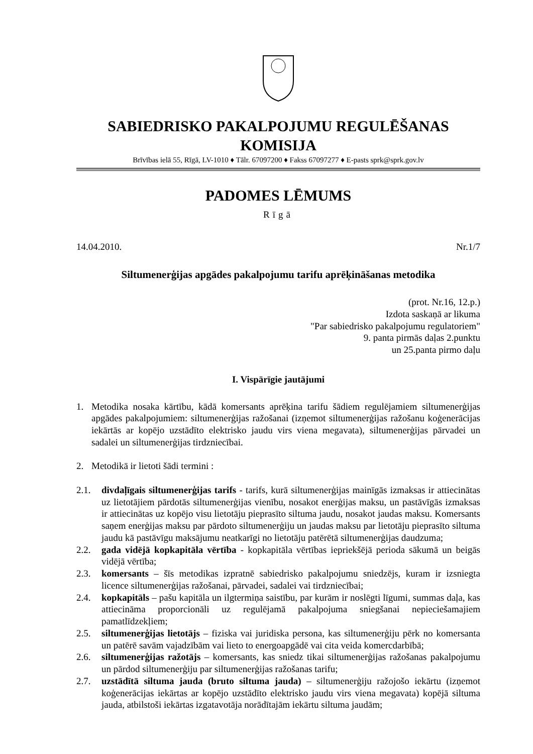SABIEDRISKO PAKALPOJUMU REGULĒŠANAS KOMISIJA
Brīvības ielā 55, Rīgā, LV-1010 ♦ Tālr. 67097200 ♦ Fakss 67097277 ♦ E-pasts sprk@sprk.gov.lv
PADOMES LĒMUMS
Rīgā
14.04.2010. Nr.1/7
Siltumenerģijas apgādes pakalpojumu tarifu aprēķināšanas metodika
(prot. Nr.16, 12.p.)
Izdota saskaņā ar likuma
"Par sabiedrisko pakalpojumu regulatoriem"
9. panta pirmās daļas 2.punktu
un 25.panta pirmo daļu
I. Vispārīgie jautājumi
1. Metodika nosaka kārtību, kādā komersants aprēķina tarifu šādiem regulējamiem siltumenerģijas apgādes pakalpojumiem: siltumenerģijas ražošanai (izņemot siltumenerģijas ražošanu koģenerācijas iekārtās ar kopējo uzstādīto elektrisko jaudu virs viena megavata), siltumenerģijas pārvadei un sadalei un siltumenerģijas tirdzniecībai.
2. Metodikā ir lietoti šādi termini :
2.1. divdaļīgais siltumenerģijas tarifs - tarifs, kurā siltumenerģijas mainīgās izmaksas ir attiecinātas uz lietotājiem pārdotās siltumenerģijas vienību, nosakot enerģijas maksu, un pastāvīgās izmaksas ir attiecinātas uz kopējo visu lietotāju pieprasīto siltuma jaudu, nosakot jaudas maksu. Komersants saņem enerģijas maksu par pārdoto siltumenerģiju un jaudas maksu par lietotāju pieprasīto siltuma jaudu kā pastāvīgu maksājumu neatkarīgi no lietotāju patērētā siltumenerģijas daudzuma;
2.2. gada vidējā kopkapitāla vērtība - kopkapitāla vērtības iepriekšējā perioda sākumā un beigās vidējā vērtība;
2.3. komersants – šīs metodikas izpratnē sabiedrisko pakalpojumu sniedzējs, kuram ir izsniegta licence siltumenerģijas ražošanai, pārvadei, sadalei vai tirdzniecībai;
2.4. kopkapitāls – pašu kapitāla un ilgtermiņa saistību, par kurām ir noslēgti līgumi, summas daļa, kas attiecināma proporcionāli uz regulējamā pakalpojuma sniegšanai nepieciešamajiem pamatlīdzekļiem;
2.5. siltumenerģijas lietotājs – fiziska vai juridiska persona, kas siltumenerģiju pērk no komersanta un patērē savām vajadzībām vai lieto to energoapgādē vai cita veida komercdarbībā;
2.6. siltumenerģijas ražotājs – komersants, kas sniedz tikai siltumenerģijas ražošanas pakalpojumu un pārdod siltumenerģiju par siltumenerģijas ražošanas tarifu;
2.7. uzstādītā siltuma jauda (bruto siltuma jauda) – siltumenerģiju ražojošo iekārtu (izņemot koģenerācijas iekārtas ar kopējo uzstādīto elektrisko jaudu virs viena megavata) kopējā siltuma jauda, atbilstoši iekārtas izgatavotāja norādītajām iekārtu siltuma jaudām;